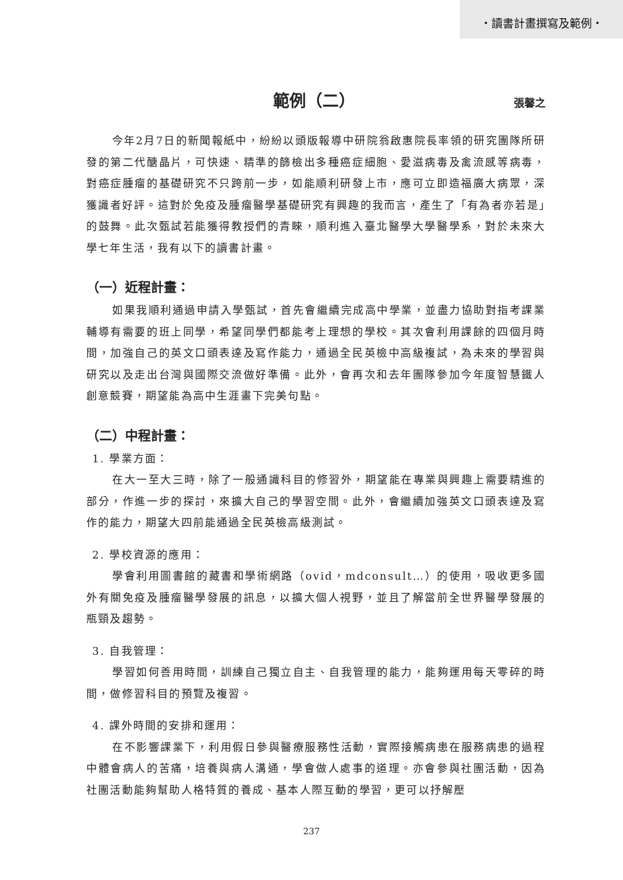・讀書計畫撰寫及範例・
範例（二） 張馨之
今年2月7日的新聞報紙中，紛紛以頭版報導中研院翁啟惠院長率領的研究團隊所研發的第二代醣晶片，可快速、精準的篩檢出多種癌症細胞、愛滋病毒及禽流感等病毒，對癌症腫瘤的基礎研究不只跨前一步，如能順利研發上市，應可立即造福廣大病眾，深獲識者好評。這對於免疫及腫瘤醫學基礎研究有興趣的我而言，產生了「有為者亦若是」的鼓舞。此次甄試若能獲得教授們的青睞，順利進入臺北醫學大學醫學系，對於未來大學七年生活，我有以下的讀書計畫。
（一）近程計畫：
如果我順利通過申請入學甄試，首先會繼續完成高中學業，並盡力協助對指考課業輔導有需要的班上同學，希望同學們都能考上理想的學校。其次會利用課餘的四個月時間，加強自己的英文口頭表達及寫作能力，通過全民英檢中高級複試，為未來的學習與研究以及走出台灣與國際交流做好準備。此外，會再次和去年團隊參加今年度智慧鐵人創意競賽，期望能為高中生涯畫下完美句點。
（二）中程計畫：
1. 學業方面：
在大一至大三時，除了一般通識科目的修習外，期望能在專業與興趣上需要精進的部分，作進一步的探討，來擴大自己的學習空間。此外，會繼續加強英文口頭表達及寫作的能力，期望大四前能通過全民英檢高級測試。
2. 學校資源的應用：
學會利用圖書館的藏書和學術網路（ovid，mdconsult…）的使用，吸收更多國外有關免疫及腫瘤醫學發展的訊息，以擴大個人視野，並且了解當前全世界醫學發展的瓶頸及趨勢。
3. 自我管理：
學習如何善用時間，訓練自己獨立自主、自我管理的能力，能夠運用每天零碎的時間，做修習科目的預覽及複習。
4. 課外時間的安排和運用：
在不影響課業下，利用假日參與醫療服務性活動，實際接觸病患在服務病患的過程中體會病人的苦痛，培養與病人溝通，學會做人處事的道理。亦會參與社團活動，因為社團活動能夠幫助人格特質的養成、基本人際互動的學習，更可以抒解壓
237